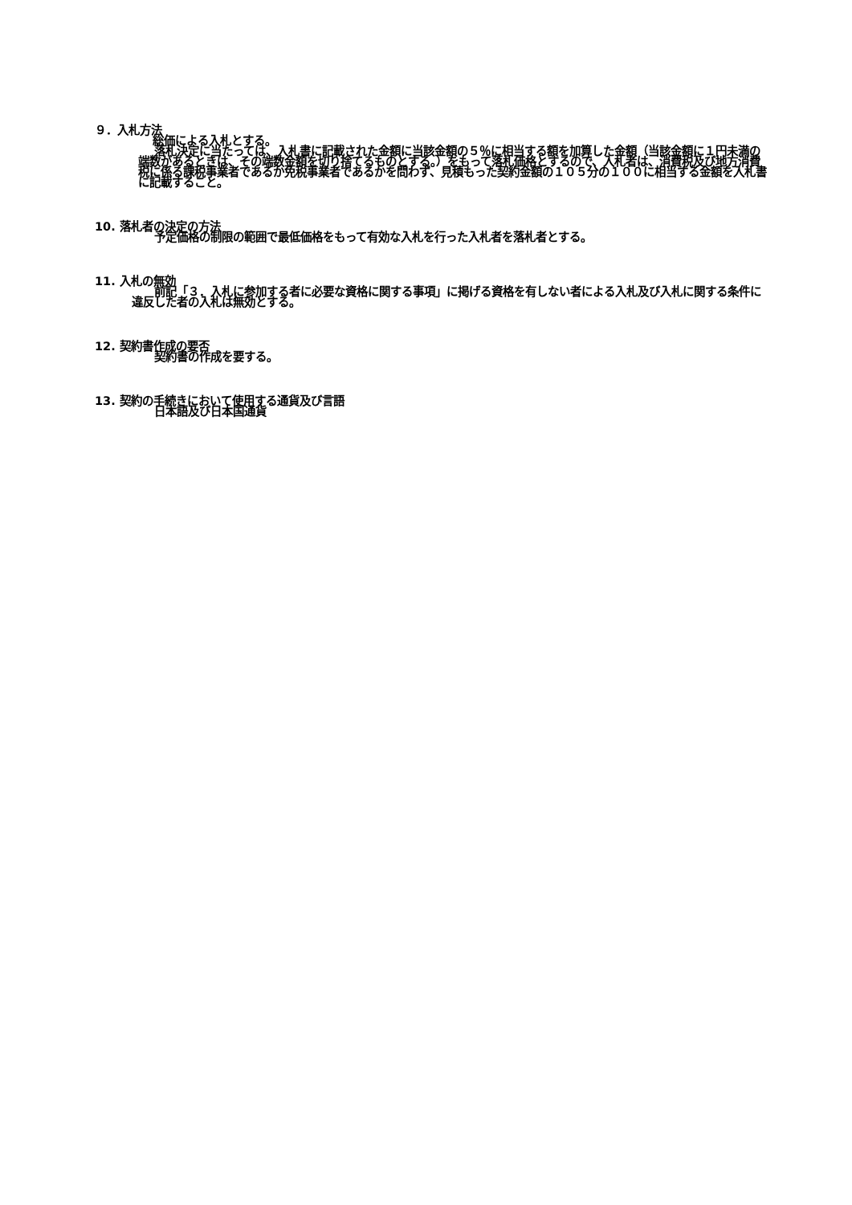９．入札方法
総価による入札とする。
落札決定に当たっては、入札書に記載された金額に当該金額の５％に相当する額を加算した金額（当該金額に１円未満の端数があるときは、その端数金額を切り捨てるものとする。）をもって落札価格とするので、入札者は、消費税及び地方消費税に係る課税事業者であるか免税事業者であるかを問わず、見積もった契約金額の１０５分の１００に相当する金額を入札書に記載すること。
10. 落札者の決定の方法
予定価格の制限の範囲で最低価格をもって有効な入札を行った入札者を落札者とする。
11. 入札の無効
前記「３．入札に参加する者に必要な資格に関する事項」に掲げる資格を有しない者による入札及び入札に関する条件に違反した者の入札は無効とする。
12. 契約書作成の要否
契約書の作成を要する。
13. 契約の手続きにおいて使用する通貨及び言語
日本語及び日本国通貨